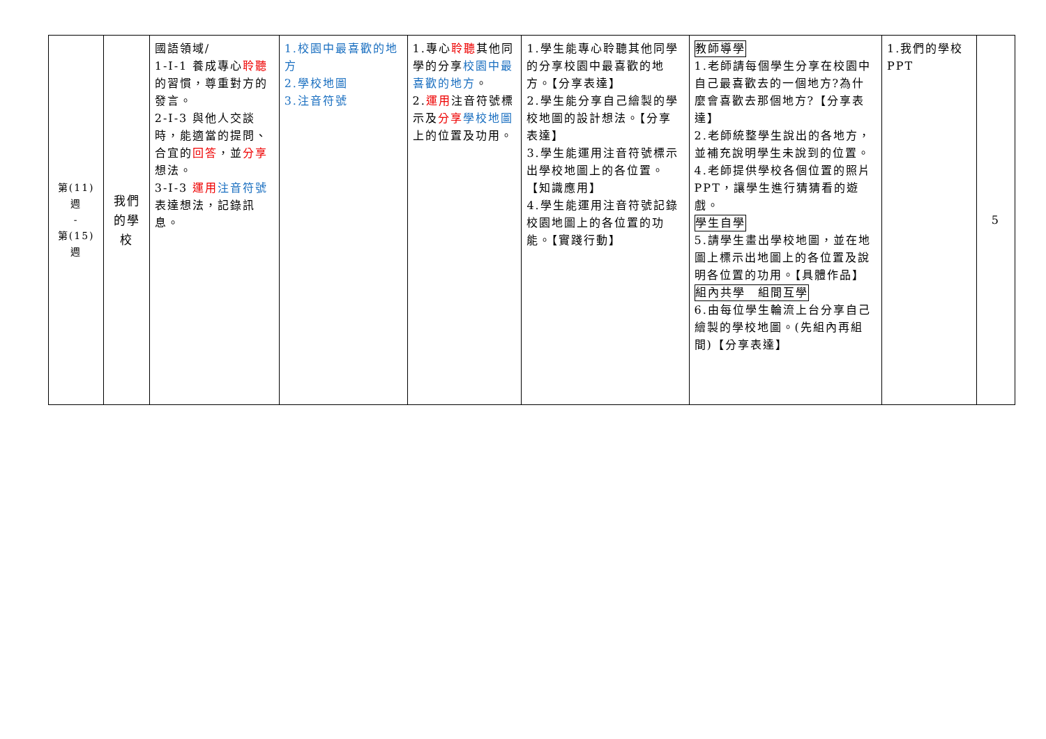| 第(11) 週 - 第(15) 週 | 我們 的學 校 | 國語領域/ 1-Ⅰ-1 養成專心 聆聽 的習慣，尊重對方的發言。 2-Ⅰ-3 與他人交談時，能適當的提問、合宜的 回答 ，並 分享 想法。 3-Ⅰ-3 運用 注音符號 表達想法，記錄訊息。 | 1.校園中最喜歡的地方 2.學校地圖 3.注音符號 | 1.專心 聆聽 其他同學的分享 校園中最喜歡的地方 。 2. 運用 注音符號標示及 分享 學校地圖 上的位置及功用。 | 1.學生能專心聆聽其他同學的分享校園中最喜歡的地方。【分享表達】 2.學生能分享自己繪製的學校地圖的設計想法。【分享表達】 3.學生能運用注音符號標示出學校地圖上的各位置。【知識應用】 4.學生能運用注音符號記錄校園地圖上的各位置的功能。【實踐行動】 | 教師導學 1.老師請每個學生分享在校園中自己最喜歡去的一個地方?為什麼會喜歡去那個地方?【分享表達】 2.老師統整學生說出的各地方，並補充說明學生未說到的位置。 4.老師提供學校各個位置的照片 PPT，讓學生進行猜猜看的遊戲。 學生自學 5.請學生畫出學校地圖，並在地圖上標示出地圖上的各位置及說明各位置的功用。【具體作品】 組內共學 組間互學 6.由每位學生輪流上台分享自己繪製的學校地圖。(先組內再組間)【分享表達】 | 1.我們的學校 PPT | 5 |